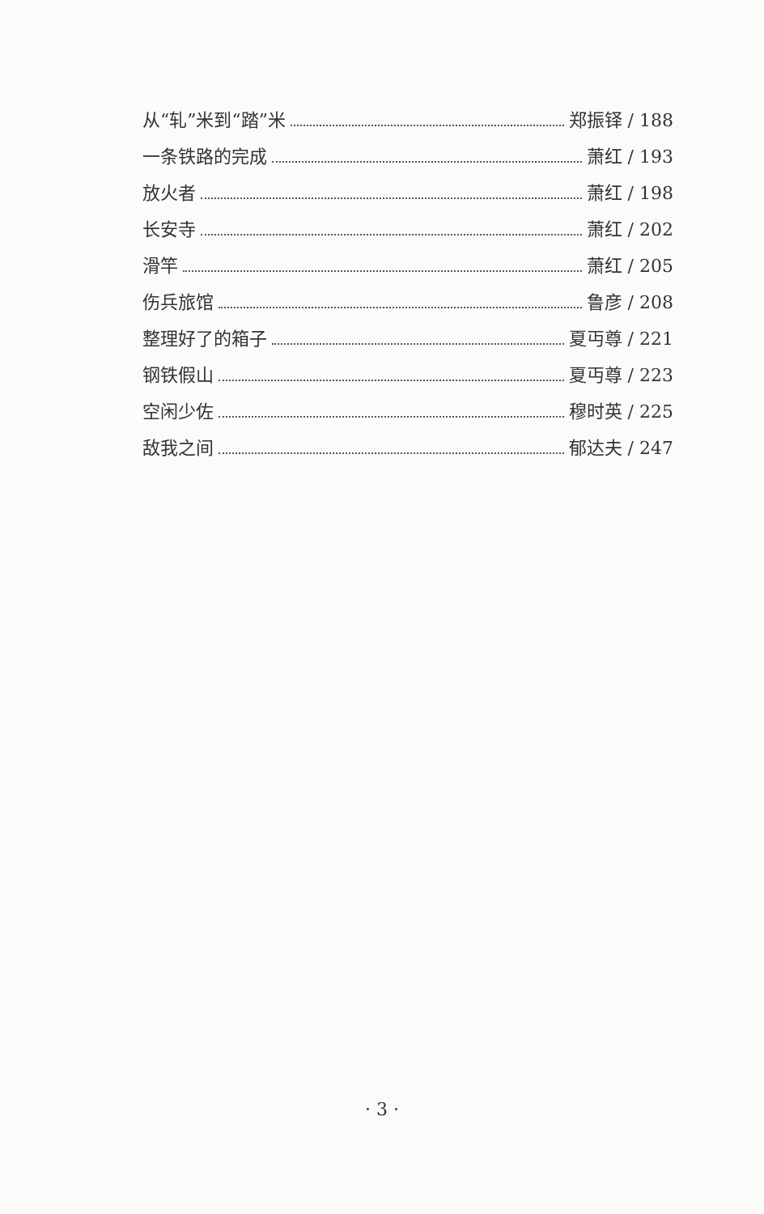从“轧”米到“踏”米 郑振铎 / 188
一条铁路的完成 萧红 / 193
放火者 萧红 / 198
长安寺 萧红 / 202
滑竿 萧红 / 205
伤兵旅馆 鲁彦 / 208
整理好了的箱子 夏丏尊 / 221
钢铁假山 夏丏尊 / 223
空闲少佐 穆时英 / 225
敌我之间 郁达夫 / 247
· 3 ·